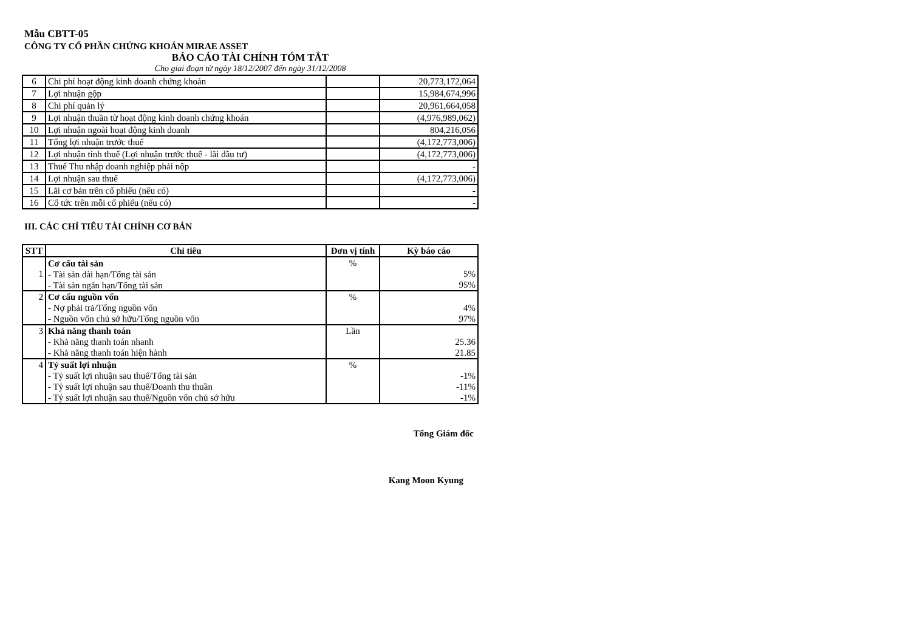Mẫu CBTT-05
CÔNG TY CỔ PHẦN CHỨNG KHOÁN MIRAE ASSET
BÁO CÁO TÀI CHÍNH TÓM TẮT
Cho giai đoạn từ ngày 18/12/2007 đến ngày 31/12/2008
| 6 | Chi phí hoạt động kinh doanh chứng khoán | | 20,773,172,064 |
| 7 | Lợi nhuận gộp | | 15,984,674,996 |
| 8 | Chi phí quản lý | | 20,961,664,058 |
| 9 | Lợi nhuận thuần từ hoạt động kinh doanh chứng khoán | | (4,976,989,062) |
| 10 | Lợi nhuận ngoài hoạt động kinh doanh | | 804,216,056 |
| 11 | Tổng lợi nhuận trước thuế | | (4,172,773,006) |
| 12 | Lợi nhuận tính thuế (Lợi nhuận trước thuế - lãi đầu tư) | | (4,172,773,006) |
| 13 | Thuế Thu nhập doanh nghiệp phải nộp | | - |
| 14 | Lợi nhuận sau thuế | | (4,172,773,006) |
| 15 | Lãi cơ bản trên cổ phiếu (nếu có) | | - |
| 16 | Cổ tức trên mỗi cổ phiếu (nếu có) | | - |
III. CÁC CHỈ TIÊU TÀI CHÍNH CƠ BẢN
| STT | Chỉ tiêu | Đơn vị tính | Kỳ báo cáo |
| --- | --- | --- | --- |
| 1 | Cơ cấu tài sản - Tài sản dài hạn/Tổng tài sản - Tài sản ngắn hạn/Tổng tài sản | % | 5% 95% |
| 2 | Cơ cấu nguồn vốn - Nợ phải trả/Tổng nguồn vốn - Nguồn vốn chủ sở hữu/Tổng nguồn vốn | % | 4% 97% |
| 3 | Khả năng thanh toán - Khả năng thanh toán nhanh - Khả năng thanh toán hiện hành | Lần | 25.36 21.85 |
| 4 | Tỷ suất lợi nhuận - Tỷ suất lợi nhuận sau thuế/Tổng tài sản - Tỷ suất lợi nhuận sau thuế/Doanh thu thuần - Tỷ suất lợi nhuận sau thuế/Nguồn vốn chủ sở hữu | % | -1% -11% -1% |
Tổng Giám đốc
Kang Moon Kyung